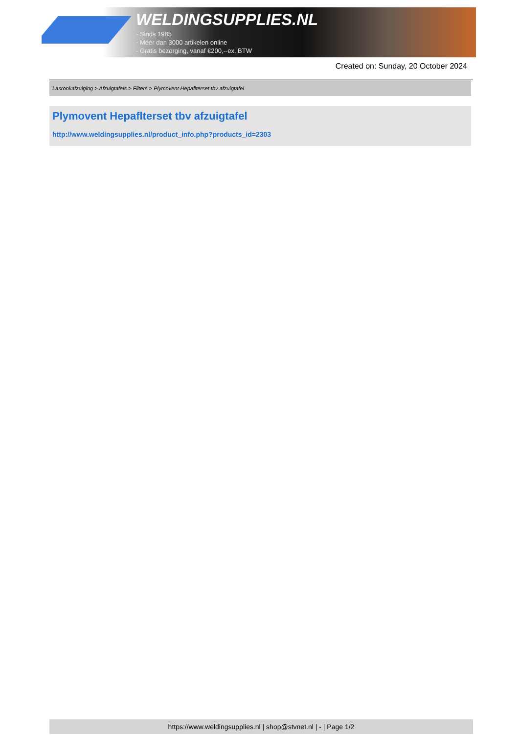WELDINGSUPPLIES.NL
- Sinds 1985
- Méér dan 3000 artikelen online
- Gratis bezorging, vanaf €200,--ex. BTW
Created on: Sunday, 20 October 2024
Lasrookafzuiging > Afzuigtafels > Filters > Plymovent Hepaflterset tbv afzuigtafel
Plymovent Hepaflterset tbv afzuigtafel
http://www.weldingsupplies.nl/product_info.php?products_id=2303
https://www.weldingsupplies.nl | shop@stvnet.nl | - | Page 1/2